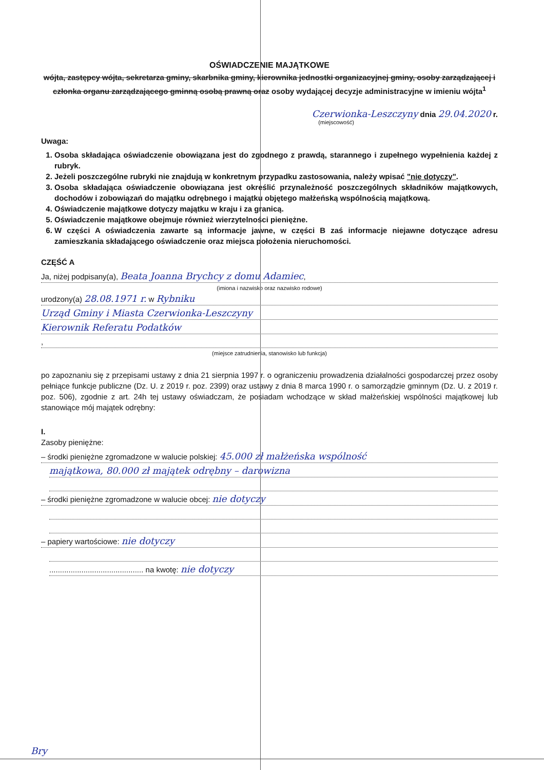OŚWIADCZENIE MAJĄTKOWE
wójta, zastępcy wójta, sekretarza gminy, skarbnika gminy, kierownika jednostki organizacyjnej gminy, osoby zarządzającej i członka organu zarządzającego gminną osobą prawną oraz osoby wydającej decyzje administracyjne w imieniu wójta<sup>1</sup>
Czerwionka-Leszczyny dnia 29.04.2020 r.
(miejscowość)
Uwaga:
1. Osoba składająca oświadczenie obowiązana jest do zgodnego z prawdą, starannego i zupełnego wypełnienia każdej z rubryk.
2. Jeżeli poszczególne rubryki nie znajdują w konkretnym przypadku zastosowania, należy wpisać "nie dotyczy".
3. Osoba składająca oświadczenie obowiązana jest określić przynależność poszczególnych składników majątkowych, dochodów i zobowiązań do majątku odrębnego i majątku objętego małżeńską wspólnością majątkową.
4. Oświadczenie majątkowe dotyczy majątku w kraju i za granicą.
5. Oświadczenie majątkowe obejmuje również wierzytelności pieniężne.
6. W części A oświadczenia zawarte są informacje jawne, w części B zaś informacje niejawne dotyczące adresu zamieszkania składającego oświadczenie oraz miejsca położenia nieruchomości.
CZĘŚĆ A
Ja, niżej podpisany(a), Beata Joanna Brychcy z domu Adamiec,
(imiona i nazwisko oraz nazwisko rodowe)
urodzony(a) 28.08.1971 r. w Rybniku
Urząd Gminy i Miasta Czerwionka-Leszczyny
Kierownik Referatu Podatków
,
(miejsce zatrudnienia, stanowisko lub funkcja)
po zapoznaniu się z przepisami ustawy z dnia 21 sierpnia 1997 r. o ograniczeniu prowadzenia działalności gospodarczej przez osoby pełniące funkcje publiczne (Dz. U. z 2019 r. poz. 2399) oraz ustawy z dnia 8 marca 1990 r. o samorządzie gminnym (Dz. U. z 2019 r. poz. 506), zgodnie z art. 24h tej ustawy oświadczam, że posiadam wchodzące w skład małżeńskiej wspólności majątkowej lub stanowiące mój majątek odrębny:
I.
Zasoby pieniężne:
– środki pieniężne zgromadzone w walucie polskiej: 45.000 zł małżeńska wspólność
majątkowa, 80.000 zł majątek odrębny – darowizna
– środki pieniężne zgromadzone w walucie obcej: nie dotyczy
– papiery wartościowe: nie dotyczy
............................................ na kwotę: nie dotyczy
Bry